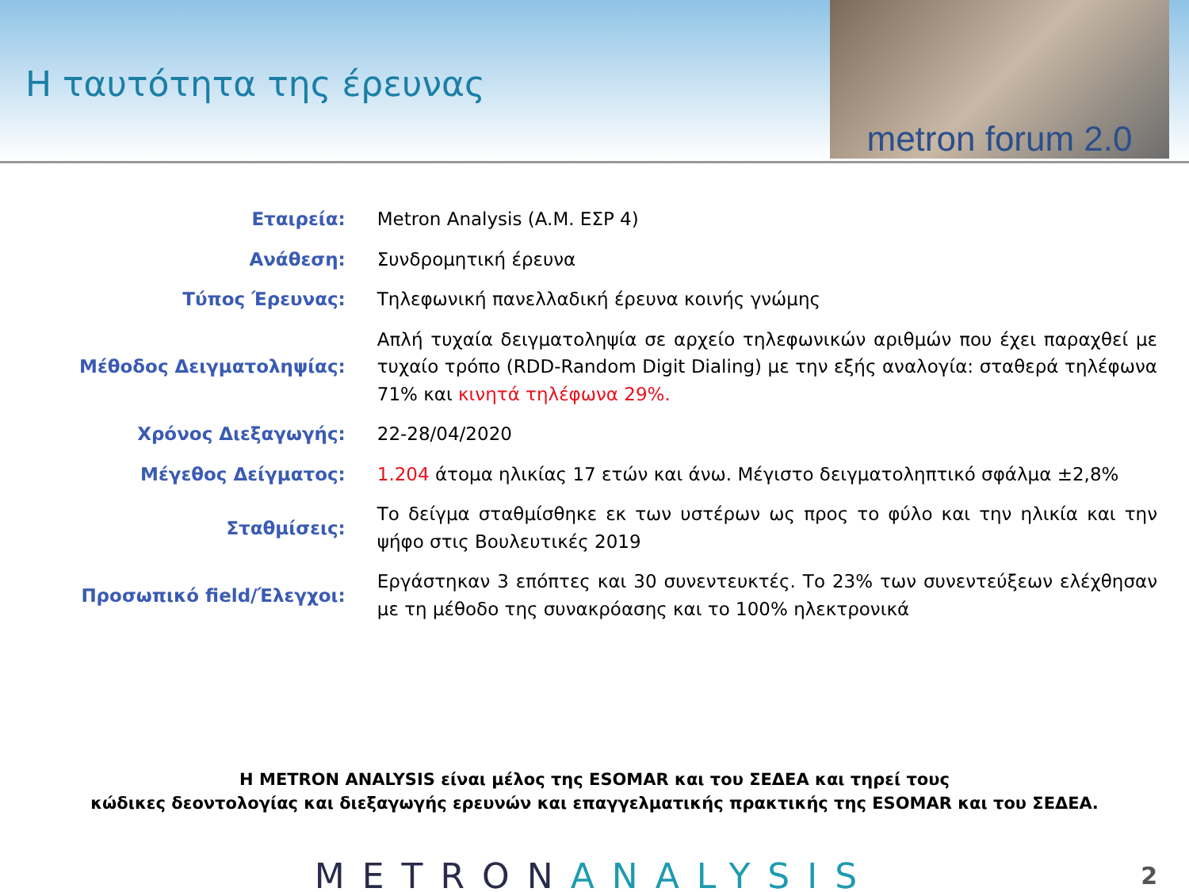Η ταυτότητα της έρευνας
metron forum 2.0
| Εταιρεία: | Metron Analysis (A.M. ΕΣΡ 4) |
| Ανάθεση: | Συνδρομητική έρευνα |
| Τύπος Έρευνας: | Τηλεφωνική πανελλαδική έρευνα κοινής γνώμης |
| Μέθοδος Δειγματοληψίας: | Απλή τυχαία δειγματοληψία σε αρχείο τηλεφωνικών αριθμών που έχει παραχθεί με τυχαίο τρόπο (RDD-Random Digit Dialing) με την εξής αναλογία: σταθερά τηλέφωνα 71% και κινητά τηλέφωνα 29%. |
| Χρόνος Διεξαγωγής: | 22-28/04/2020 |
| Μέγεθος Δείγματος: | 1.204 άτομα ηλικίας 17 ετών και άνω. Μέγιστο δειγματοληπτικό σφάλμα ±2,8% |
| Σταθμίσεις: | Το δείγμα σταθμίσθηκε εκ των υστέρων ως προς το φύλο και την ηλικία και την ψήφο στις Βουλευτικές 2019 |
| Προσωπικό field/Έλεγχοι: | Εργάστηκαν 3 επόπτες και 30 συνεντευκτές. Το 23% των συνεντεύξεων ελέχθησαν με τη μέθοδο της συνακρόασης και το 100% ηλεκτρονικά |
Η METRON ANALYSIS είναι μέλος της ESOMAR και του ΣΕΔΕΑ και τηρεί τους
κώδικες δεοντολογίας και διεξαγωγής ερευνών και επαγγελματικής πρακτικής της ESOMAR και του ΣΕΔΕΑ.
METRONANALYSIS
2